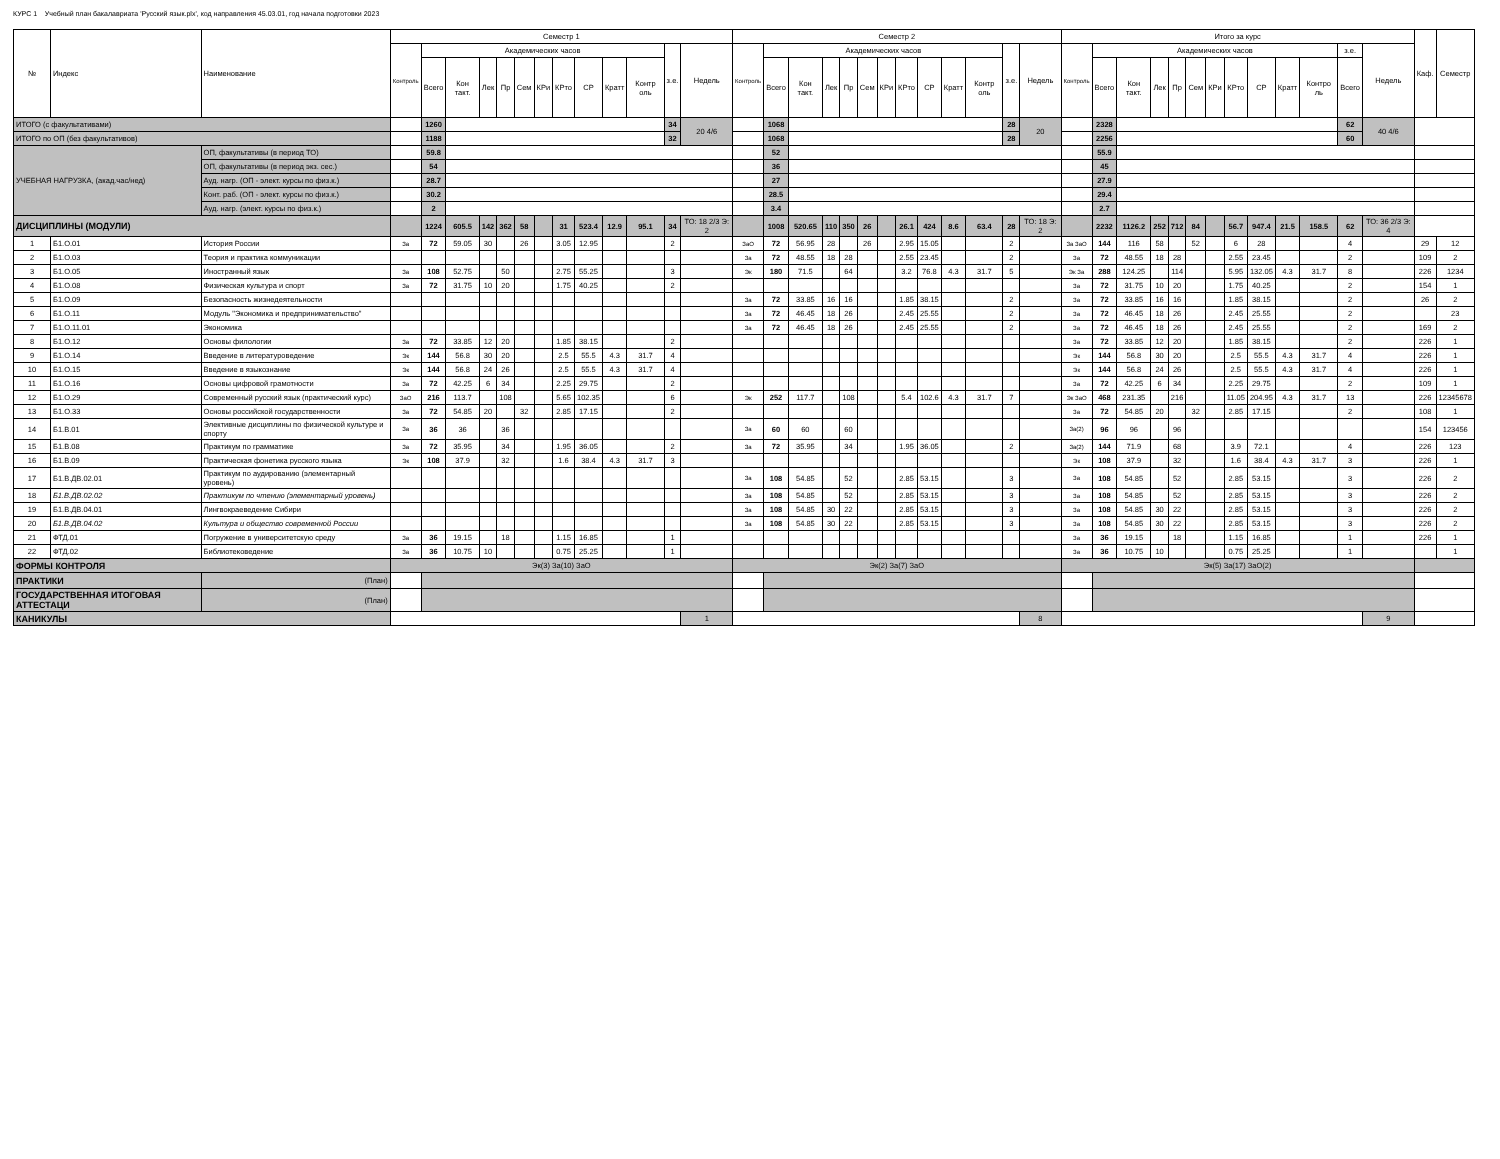КУРС 1 Учебный план бакалавриата 'Русский язык.plx', код направления 45.03.01, год начала подготовки 2023
| № | Индекс | Наименование | Семестр 1 | | | | | | | | | | | | | Семестр 2 | | | | | | | | | | | | | Итого за курс | | | | | | | | | | | | | Каф. | Семестр |
| --- | --- | --- | --- | --- | --- | --- | --- | --- | --- | --- | --- | --- | --- | --- | --- | --- | --- | --- | --- | --- | --- | --- | --- | --- | --- | --- | --- | --- | --- | --- | --- | --- | --- | --- | --- | --- | --- | --- | --- | --- | --- | --- | --- |
| | | | Контроль | Академических часов | | | | | | | | | | з.е. | Недель | Контроль | Академических часов | | | | | | | | | | з.е. | Недель | Контроль | Академических часов | | | | | | | | | | з.е. | Недель | | |
| | | | | Всего | Кон такт. | Лек | Пр | Сем | КРи | КРто | СР | Кратт | Контр оль | | | | Всего | Кон такт. | Лек | Пр | Сем | КРи | КРто | СР | Кратт | Контр оль | | | | Всего | Кон такт. | Лек | Пр | Сем | КРи | КРто | СР | Кратт | Контро ль | Всего | | | |
| ИТОГО (с факультативами) | | | | 1260 | | | | | | | | | | 34 | 20 4/6 | | 1068 | | | | | | | | | | 28 | 20 | | 2328 | | | | | | | | | | 62 | 40 4/6 | | |
| ИТОГО по ОП (без факультативов) | | | | 1188 | | | | | | | | | | 32 | | | 1068 | | | | | | | | | | 28 | | | 2256 | | | | | | | | | | 60 | | | |
| УЧЕБНАЯ НАГРУЗКА, (акад.час/нед) | | ОП, факультативы (в период ТО) | | 59.8 | | | | | | | | | | | | | 52 | | | | | | | | | | | | | 55.9 | | | | | | | | | | | | | |
| | | ОП, факультативы (в период экз. сес.) | | 54 | | | | | | | | | | | | | 36 | | | | | | | | | | | | | 45 | | | | | | | | | | | | | |
| | | Ауд. нагр. (ОП - элект. курсы по физ.к.) | | 28.7 | | | | | | | | | | | | | 27 | | | | | | | | | | | | | 27.9 | | | | | | | | | | | | | |
| | | Конт. раб. (ОП - элект. курсы по физ.к.) | | 30.2 | | | | | | | | | | | | | 28.5 | | | | | | | | | | | | | 29.4 | | | | | | | | | | | | | |
| | | Ауд. нагр. (элект. курсы по физ.к.) | | 2 | | | | | | | | | | | | | 3.4 | | | | | | | | | | | | | 2.7 | | | | | | | | | | | | | |
| ДИСЦИПЛИНЫ (МОДУЛИ) | | | | 1224 | 605.5 | 142 | 362 | 58 | | 31 | 523.4 | 12.9 | 95.1 | 34 | ТО: 18 2/3 Э: 2 | | 1008 | 520.65 | 110 | 350 | 26 | | 26.1 | 424 | 8.6 | 63.4 | 28 | ТО: 18 Э: 2 | | 2232 | 1126.2 | 252 | 712 | 84 | | 56.7 | 947.4 | 21.5 | 158.5 | 62 | ТО: 36 2/3 Э: 4 | | |
| 1 | Б1.О.01 | История России | За | 72 | 59.05 | 30 | | 26 | | 3.05 | 12.95 | | | 2 | | ЗаО | 72 | 56.95 | 28 | | 26 | | 2.95 | 15.05 | | | 2 | | За ЗаО | 144 | 116 | 58 | | 52 | | 6 | 28 | | | 4 | | 29 | 12 |
| 2 | Б1.О.03 | Теория и практика коммуникации | | | | | | | | | | | | | | За | 72 | 48.55 | 18 | 28 | | | 2.55 | 23.45 | | | 2 | | За | 72 | 48.55 | 18 | 28 | | | 2.55 | 23.45 | | | 2 | | 109 | 2 |
| 3 | Б1.О.05 | Иностранный язык | За | 108 | 52.75 | | 50 | | | 2.75 | 55.25 | | | 3 | | Эк | 180 | 71.5 | | 64 | | | 3.2 | 76.8 | 4.3 | 31.7 | 5 | | Эк За | 288 | 124.25 | | 114 | | | 5.95 | 132.05 | 4.3 | 31.7 | 8 | | 226 | 1234 |
| 4 | Б1.О.08 | Физическая культура и спорт | За | 72 | 31.75 | 10 | 20 | | | 1.75 | 40.25 | | | 2 | | | | | | | | | | | | | | | За | 72 | 31.75 | 10 | 20 | | | 1.75 | 40.25 | | | 2 | | 154 | 1 |
| 5 | Б1.О.09 | Безопасность жизнедеятельности | | | | | | | | | | | | | | За | 72 | 33.85 | 16 | 16 | | | 1.85 | 38.15 | | | 2 | | За | 72 | 33.85 | 16 | 16 | | | 1.85 | 38.15 | | | 2 | | 26 | 2 |
| 6 | Б1.О.11 | Модуль "Экономика и предпринимательство" | | | | | | | | | | | | | | За | 72 | 46.45 | 18 | 26 | | | 2.45 | 25.55 | | | 2 | | За | 72 | 46.45 | 18 | 26 | | | 2.45 | 25.55 | | | 2 | | | 23 |
| 7 | Б1.О.11.01 | Экономика | | | | | | | | | | | | | | За | 72 | 46.45 | 18 | 26 | | | 2.45 | 25.55 | | | 2 | | За | 72 | 46.45 | 18 | 26 | | | 2.45 | 25.55 | | | 2 | | 169 | 2 |
| 8 | Б1.О.12 | Основы филологии | За | 72 | 33.85 | 12 | 20 | | | 1.85 | 38.15 | | | 2 | | | | | | | | | | | | | | | За | 72 | 33.85 | 12 | 20 | | | 1.85 | 38.15 | | | 2 | | 226 | 1 |
| 9 | Б1.О.14 | Введение в литературоведение | Эк | 144 | 56.8 | 30 | 20 | | | 2.5 | 55.5 | 4.3 | 31.7 | 4 | | | | | | | | | | | | | | | Эк | 144 | 56.8 | 30 | 20 | | | 2.5 | 55.5 | 4.3 | 31.7 | 4 | | 226 | 1 |
| 10 | Б1.О.15 | Введение в языкознание | Эк | 144 | 56.8 | 24 | 26 | | | 2.5 | 55.5 | 4.3 | 31.7 | 4 | | | | | | | | | | | | | | | Эк | 144 | 56.8 | 24 | 26 | | | 2.5 | 55.5 | 4.3 | 31.7 | 4 | | 226 | 1 |
| 11 | Б1.О.16 | Основы цифровой грамотности | За | 72 | 42.25 | 6 | 34 | | | 2.25 | 29.75 | | | 2 | | | | | | | | | | | | | | | За | 72 | 42.25 | 6 | 34 | | | 2.25 | 29.75 | | | 2 | | 109 | 1 |
| 12 | Б1.О.29 | Современный русский язык (практический курс) | ЗаО | 216 | 113.7 | | 108 | | | 5.65 | 102.35 | | | 6 | | Эк | 252 | 117.7 | | 108 | | | 5.4 | 102.6 | 4.3 | 31.7 | 7 | | Эк ЗаО | 468 | 231.35 | | 216 | | | 11.05 | 204.95 | 4.3 | 31.7 | 13 | | 226 | 12345678 |
| 13 | Б1.О.33 | Основы российской государственности | За | 72 | 54.85 | 20 | | 32 | | 2.85 | 17.15 | | | 2 | | | | | | | | | | | | | | | За | 72 | 54.85 | 20 | | 32 | | 2.85 | 17.15 | | | 2 | | 108 | 1 |
| 14 | Б1.В.01 | Элективные дисциплины по физической культуре и спорту | За | 36 | 36 | | 36 | | | | | | | | | За | 60 | 60 | | 60 | | | | | | | | | За(2) | 96 | 96 | | 96 | | | | | | | | | 154 | 123456 |
| 15 | Б1.В.08 | Практикум по грамматике | За | 72 | 35.95 | | 34 | | | 1.95 | 36.05 | | | 2 | | За | 72 | 35.95 | | 34 | | | 1.95 | 36.05 | | | 2 | | За(2) | 144 | 71.9 | | 68 | | | 3.9 | 72.1 | | | 4 | | 226 | 123 |
| 16 | Б1.В.09 | Практическая фонетика русского языка | Эк | 108 | 37.9 | | 32 | | | 1.6 | 38.4 | 4.3 | 31.7 | 3 | | | | | | | | | | | | | | | Эк | 108 | 37.9 | | 32 | | | 1.6 | 38.4 | 4.3 | 31.7 | 3 | | 226 | 1 |
| 17 | Б1.В.ДВ.02.01 | Практикум по аудированию (элементарный уровень) | | | | | | | | | | | | | | За | 108 | 54.85 | | 52 | | | 2.85 | 53.15 | | | 3 | | За | 108 | 54.85 | | 52 | | | 2.85 | 53.15 | | | 3 | | 226 | 2 |
| 18 | Б1.В.ДВ.02.02 | Практикум по чтению (элементарный уровень) | | | | | | | | | | | | | | За | 108 | 54.85 | | 52 | | | 2.85 | 53.15 | | | 3 | | За | 108 | 54.85 | | 52 | | | 2.85 | 53.15 | | | 3 | | 226 | 2 |
| 19 | Б1.В.ДВ.04.01 | Лингвокраеведение Сибири | | | | | | | | | | | | | | За | 108 | 54.85 | 30 | 22 | | | 2.85 | 53.15 | | | 3 | | За | 108 | 54.85 | 30 | 22 | | | 2.85 | 53.15 | | | 3 | | 226 | 2 |
| 20 | Б1.В.ДВ.04.02 | Культура и общество современной России | | | | | | | | | | | | | | За | 108 | 54.85 | 30 | 22 | | | 2.85 | 53.15 | | | 3 | | За | 108 | 54.85 | 30 | 22 | | | 2.85 | 53.15 | | | 3 | | 226 | 2 |
| 21 | ФТД.01 | Погружение в университетскую среду | За | 36 | 19.15 | | 18 | | | 1.15 | 16.85 | | | 1 | | | | | | | | | | | | | | | За | 36 | 19.15 | | 18 | | | 1.15 | 16.85 | | | 1 | | 226 | 1 |
| 22 | ФТД.02 | Библиотековедение | За | 36 | 10.75 | 10 | | | | 0.75 | 25.25 | | | 1 | | | | | | | | | | | | | | | За | 36 | 10.75 | 10 | | | | 0.75 | 25.25 | | | 1 | | | 1 |
| ФОРМЫ КОНТРОЛЯ | | | Эк(3) За(10) ЗаО | | | | | | | | | | | | | Эк(2) За(7) ЗаО | | | | | | | | | | | | | Эк(5) За(17) ЗаО(2) | | | | | | | | | | | | | | |
| ПРАКТИКИ | | (План) | | | | | | | | | | | | | | | | | | | | | | | | | | | | | | | | | | | | | | | | | |
| ГОСУДАРСТВЕННАЯ ИТОГОВАЯ АТТЕСТАЦИ | | (План) | | | | | | | | | | | | | | | | | | | | | | | | | | | | | | | | | | | | | | | | | |
| КАНИКУЛЫ | | | | | | | | | | | | | | | 1 | | | | | | | | | | | | | 8 | | | | | | | | | | | | | 9 | | |